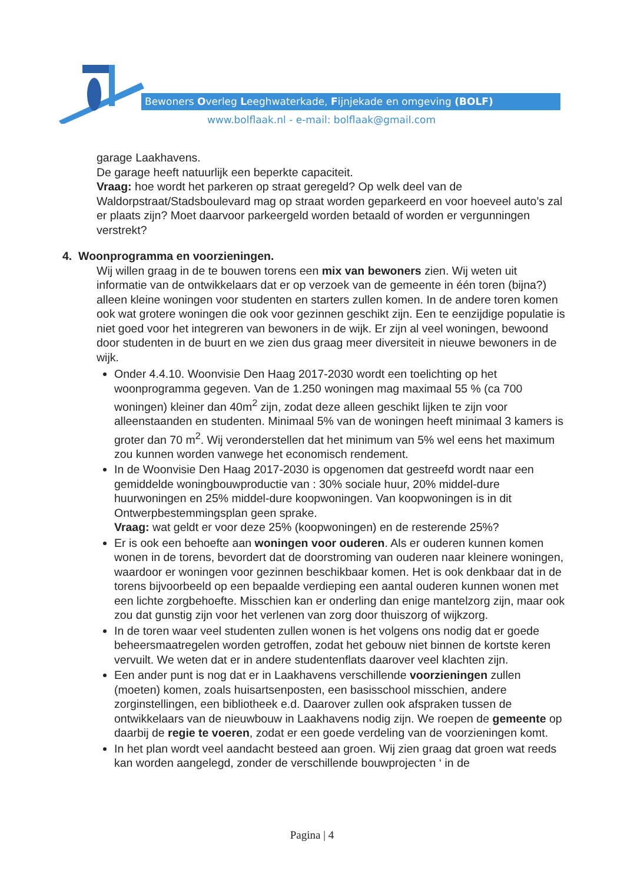Bewoners Overleg Leeghwaterkade, Fijnjekade en omgeving (BOLF)
www.bolflaak.nl - e-mail: bolflaak@gmail.com
garage Laakhavens.
De garage heeft natuurlijk een beperkte capaciteit.
Vraag: hoe wordt het parkeren op straat geregeld? Op welk deel van de Waldorpstraat/Stadsboulevard mag op straat worden geparkeerd en voor hoeveel auto’s zal er plaats zijn? Moet daarvoor parkeergeld worden betaald of worden er vergunningen verstrekt?
4. Woonprogramma en voorzieningen.
Wij willen graag in de te bouwen torens een mix van bewoners zien. Wij weten uit informatie van de ontwikkelaars dat er op verzoek van de gemeente in één toren (bijna?) alleen kleine woningen voor studenten en starters zullen komen. In de andere toren komen ook wat grotere woningen die ook voor gezinnen geschikt zijn. Een te eenzijdige populatie is niet goed voor het integreren van bewoners in de wijk. Er zijn al veel woningen, bewoond door studenten in de buurt en we zien dus graag meer diversiteit in nieuwe bewoners in de wijk.
Onder 4.4.10. Woonvisie Den Haag 2017-2030 wordt een toelichting op het woonprogramma gegeven. Van de 1.250 woningen mag maximaal 55 % (ca 700 woningen) kleiner dan 40m<sup>2</sup> zijn, zodat deze alleen geschikt lijken te zijn voor alleenstaanden en studenten. Minimaal 5% van de woningen heeft minimaal 3 kamers is groter dan 70 m<sup>2</sup>. Wij veronderstellen dat het minimum van 5% wel eens het maximum zou kunnen worden vanwege het economisch rendement.
In de Woonvisie Den Haag 2017-2030 is opgenomen dat gestreefd wordt naar een gemiddelde woningbouwproductie van : 30% sociale huur, 20% middel-dure huurwoningen en 25% middel-dure koopwoningen. Van koopwoningen is in dit Ontwerpbestemmingsplan geen sprake.
Vraag: wat geldt er voor deze 25% (koopwoningen) en de resterende 25%?
Er is ook een behoefte aan woningen voor ouderen. Als er ouderen kunnen komen wonen in de torens, bevordert dat de doorstroming van ouderen naar kleinere woningen, waardoor er woningen voor gezinnen beschikbaar komen. Het is ook denkbaar dat in de torens bijvoorbeeld op een bepaalde verdieping een aantal ouderen kunnen wonen met een lichte zorgbehoefte. Misschien kan er onderling dan enige mantelzorg zijn, maar ook zou dat gunstig zijn voor het verlenen van zorg door thuiszorg of wijkzorg.
In de toren waar veel studenten zullen wonen is het volgens ons nodig dat er goede beheersmaatregelen worden getroffen, zodat het gebouw niet binnen de kortste keren vervuilt. We weten dat er in andere studentenflats daarover veel klachten zijn.
Een ander punt is nog dat er in Laakhavens verschillende voorzieningen zullen (moeten) komen, zoals huisartsenposten, een basisschool misschien, andere zorginstellingen, een bibliotheek e.d. Daarover zullen ook afspraken tussen de ontwikkelaars van de nieuwbouw in Laakhavens nodig zijn. We roepen de gemeente op daarbij de regie te voeren, zodat er een goede verdeling van de voorzieningen komt.
In het plan wordt veel aandacht besteed aan groen. Wij zien graag dat groen wat reeds kan worden aangelegd, zonder de verschillende bouwprojecten ‘ in de
Pagina | 4